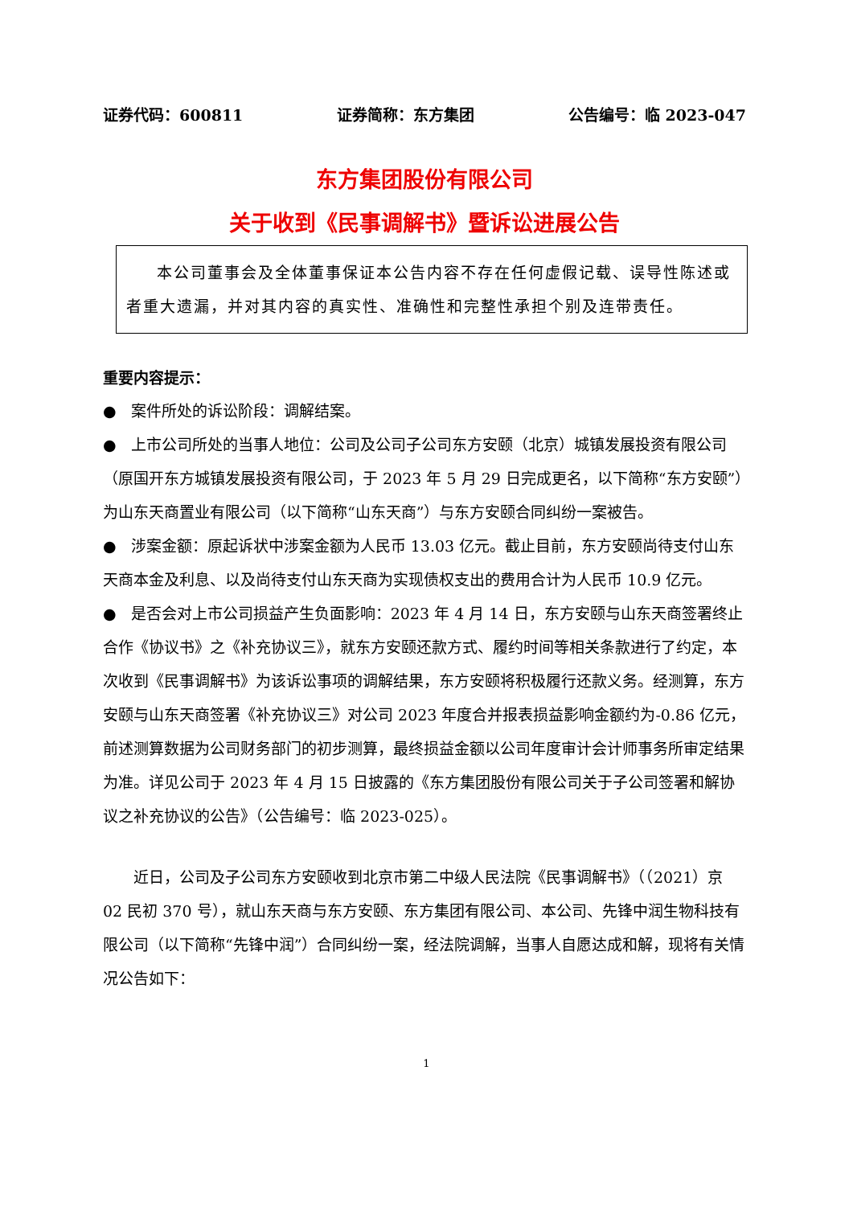证券代码：600811 证券简称：东方集团 公告编号：临 2023-047
东方集团股份有限公司
关于收到《民事调解书》暨诉讼进展公告
本公司董事会及全体董事保证本公告内容不存在任何虚假记载、误导性陈述或者重大遗漏，并对其内容的真实性、准确性和完整性承担个别及连带责任。
重要内容提示：
● 案件所处的诉讼阶段：调解结案。
● 上市公司所处的当事人地位：公司及公司子公司东方安颐（北京）城镇发展投资有限公司（原国开东方城镇发展投资有限公司，于 2023 年 5 月 29 日完成更名，以下简称“东方安颐”）为山东天商置业有限公司（以下简称“山东天商”）与东方安颐合同纠纷一案被告。
● 涉案金额：原起诉状中涉案金额为人民币 13.03 亿元。截止目前，东方安颐尚待支付山东天商本金及利息、以及尚待支付山东天商为实现债权支出的费用合计为人民币 10.9 亿元。
● 是否会对上市公司损益产生负面影响：2023 年 4 月 14 日，东方安颐与山东天商签署终止合作《协议书》之《补充协议三》，就东方安颐还款方式、履约时间等相关条款进行了约定，本次收到《民事调解书》为该诉讼事项的调解结果，东方安颐将积极履行还款义务。经测算，东方安颐与山东天商签署《补充协议三》对公司 2023 年度合并报表损益影响金额约为-0.86 亿元，前述测算数据为公司财务部门的初步测算，最终损益金额以公司年度审计会计师事务所审定结果为准。详见公司于 2023 年 4 月 15 日披露的《东方集团股份有限公司关于子公司签署和解协议之补充协议的公告》（公告编号：临 2023-025）。
近日，公司及子公司东方安颐收到北京市第二中级人民法院《民事调解书》（（2021）京 02 民初 370 号），就山东天商与东方安颐、东方集团有限公司、本公司、先锋中润生物科技有限公司（以下简称“先锋中润”）合同纠纷一案，经法院调解，当事人自愿达成和解，现将有关情况公告如下：
1